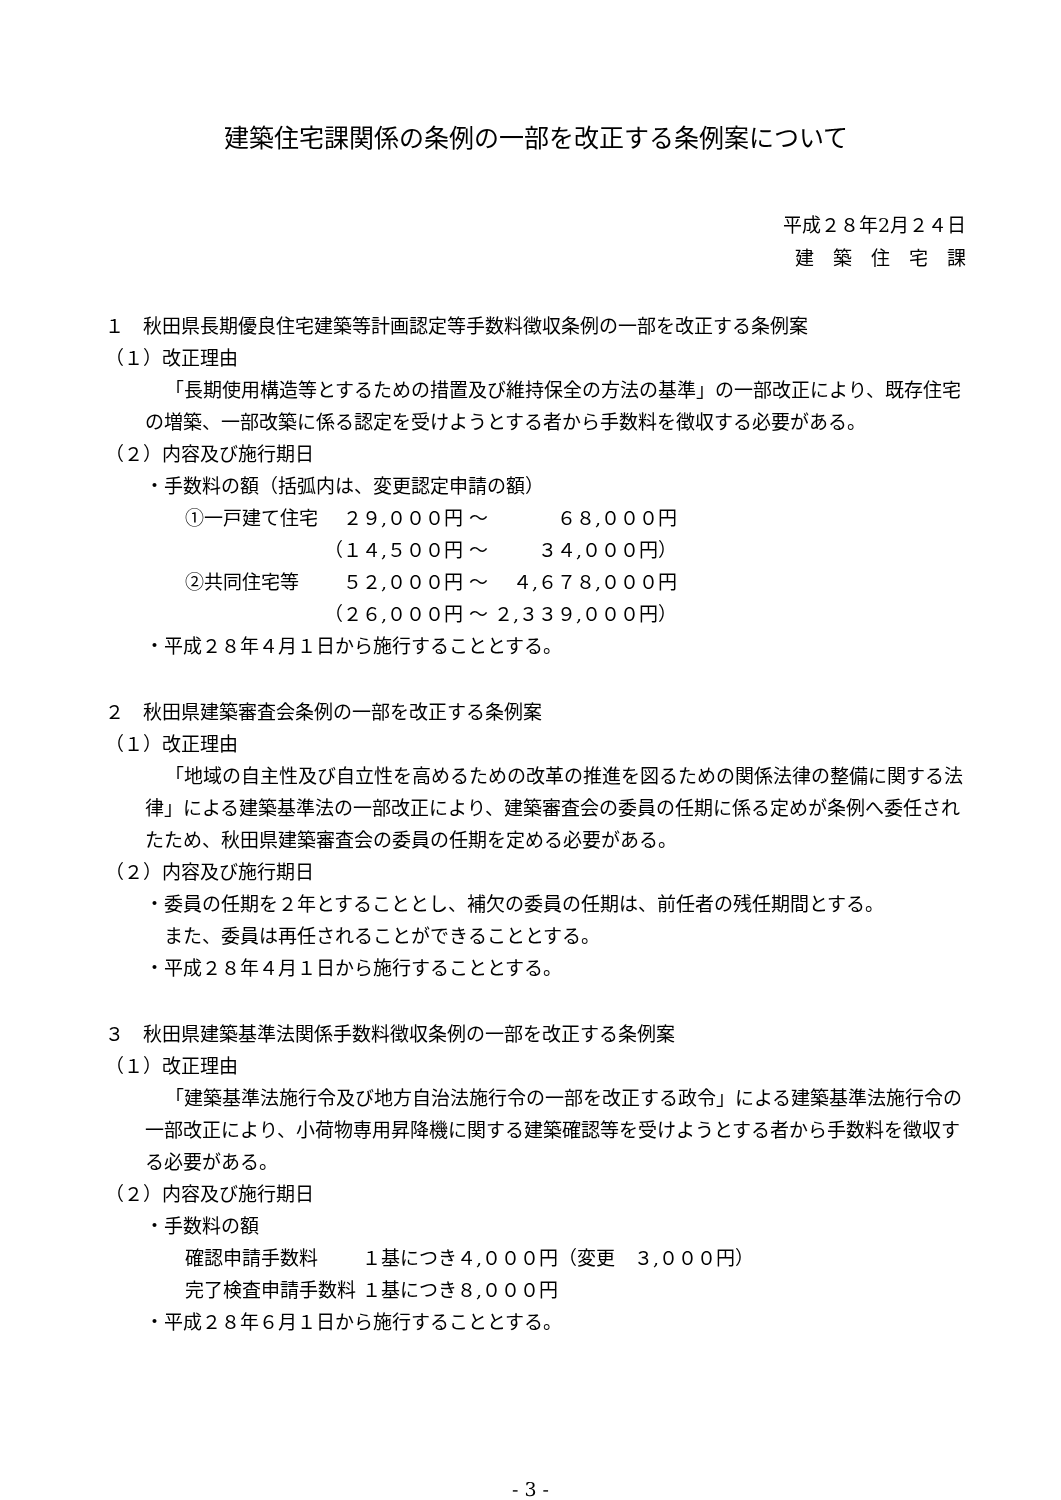建築住宅課関係の条例の一部を改正する条例案について
平成２８年2月２４日
建　築　住　宅　課
１　秋田県長期優良住宅建築等計画認定等手数料徴収条例の一部を改正する条例案
（１）改正理由
「長期使用構造等とするための措置及び維持保全の方法の基準」の一部改正により、既存住宅の増築、一部改築に係る認定を受けようとする者から手数料を徴収する必要がある。
（２）内容及び施行期日
・手数料の額（括弧内は、変更認定申請の額）
| ①一戸建て住宅 | ２９,０００円 | ～ | ６８,０００円 |
| | （１４,５００円 | ～ | ３４,０００円） |
| ②共同住宅等 | ５２,０００円 | ～ | ４,６７８,０００円 |
| | （２６,０００円 | ～ | ２,３３９,０００円） |
・平成２８年４月１日から施行することとする。
２　秋田県建築審査会条例の一部を改正する条例案
（１）改正理由
「地域の自主性及び自立性を高めるための改革の推進を図るための関係法律の整備に関する法律」による建築基準法の一部改正により、建築審査会の委員の任期に係る定めが条例へ委任されたため、秋田県建築審査会の委員の任期を定める必要がある。
（２）内容及び施行期日
・委員の任期を２年とすることとし、補欠の委員の任期は、前任者の残任期間とする。
　また、委員は再任されることができることとする。
・平成２８年４月１日から施行することとする。
３　秋田県建築基準法関係手数料徴収条例の一部を改正する条例案
（１）改正理由
「建築基準法施行令及び地方自治法施行令の一部を改正する政令」による建築基準法施行令の一部改正により、小荷物専用昇降機に関する建築確認等を受けようとする者から手数料を徴収する必要がある。
（２）内容及び施行期日
・手数料の額
| 確認申請手数料 | １基につき４,０００円（変更 ３,０００円） |
| 完了検査申請手数料 | １基につき８,０００円 |
・平成２８年６月１日から施行することとする。
- 3 -